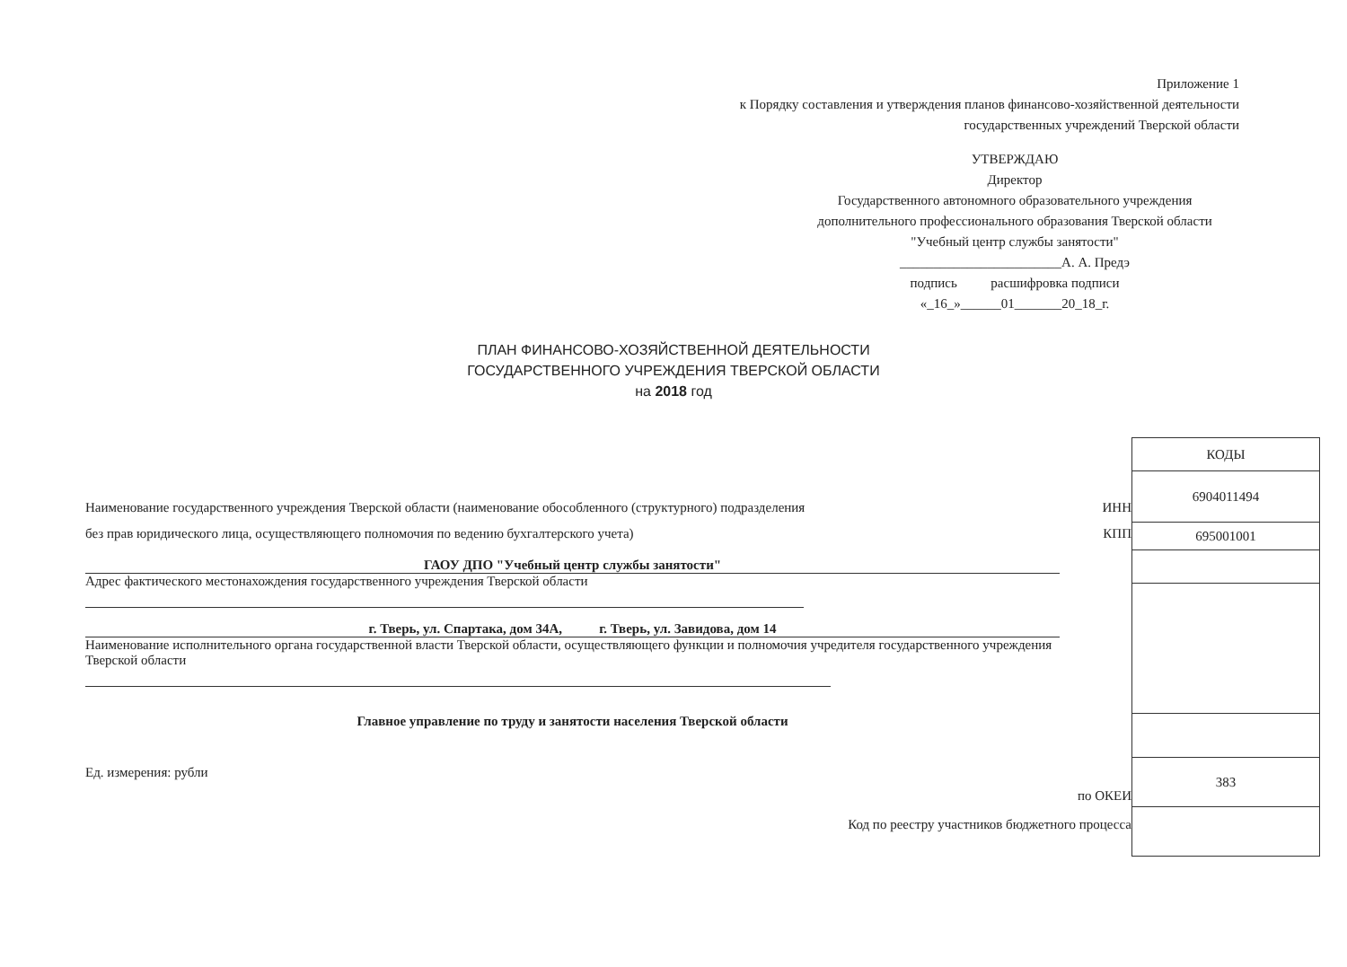Приложение 1
к Порядку составления и утверждения планов финансово-хозяйственной деятельности
государственных учреждений Тверской области
УТВЕРЖДАЮ
Директор
Государственного автономного образовательного учреждения дополнительного профессионального образования Тверской области "Учебный центр службы занятости"
________________________А. А. Предэ
подпись расшифровка подписи
«_16_»______01_______20_18_г.
ПЛАН ФИНАНСОВО-ХОЗЯЙСТВЕННОЙ ДЕЯТЕЛЬНОСТИ
ГОСУДАРСТВЕННОГО УЧРЕЖДЕНИЯ ТВЕРСКОЙ ОБЛАСТИ
на 2018 год
Наименование государственного учреждения Тверской области (наименование обособленного (структурного) подразделения
без прав юридического лица, осуществляющего полномочия по ведению бухгалтерского учета)
ГАОУ ДПО "Учебный центр службы занятости"
Адрес фактического местонахождения государственного учреждения Тверской области
г. Тверь, ул. Спартака, дом 34А, г. Тверь, ул. Завидова, дом 14
Наименование исполнительного органа государственной власти Тверской области, осуществляющего функции и полномочия учредителя государственного учреждения Тверской области
Главное управление по труду и занятости населения Тверской области
Ед. измерения: рубли
ИНН
КПП
по ОКЕИ
Код по реестру участников бюджетного процесса
| КОДЫ |
| 6904011494 |
| 695001001 |
| 383 |